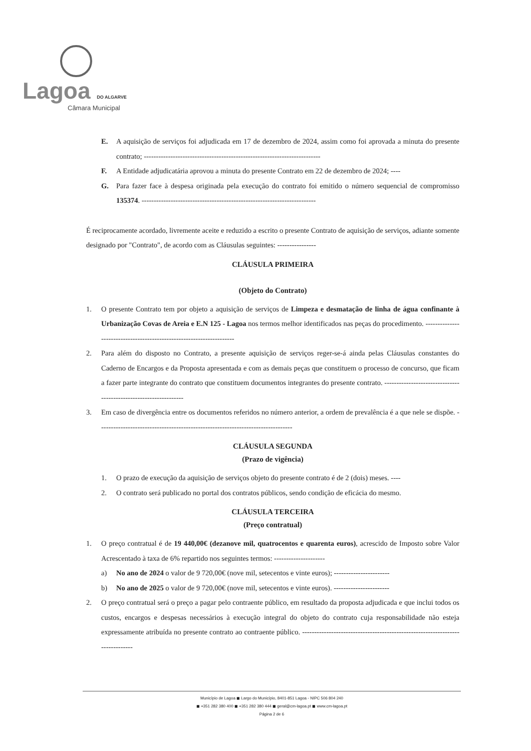Lagoa DO ALGARVE
Câmara Municipal
E. A aquisição de serviços foi adjudicada em 17 de dezembro de 2024, assim como foi aprovada a minuta do presente contrato; -------------------------------------------------------------------------
F. A Entidade adjudicatária aprovou a minuta do presente Contrato em 22 de dezembro de 2024; ----
G. Para fazer face à despesa originada pela execução do contrato foi emitido o número sequencial de compromisso 135374. ------------------------------------------------------------------------
É reciprocamente acordado, livremente aceite e reduzido a escrito o presente Contrato de aquisição de serviços, adiante somente designado por "Contrato", de acordo com as Cláusulas seguintes: ----------------
CLÁUSULA PRIMEIRA
(Objeto do Contrato)
1. O presente Contrato tem por objeto a aquisição de serviços de Limpeza e desmatação de linha de água confinante à Urbanização Covas de Areia e E.N 125 - Lagoa nos termos melhor identificados nas peças do procedimento. ---------------------------------------------------------------------
2. Para além do disposto no Contrato, a presente aquisição de serviços reger-se-á ainda pelas Cláusulas constantes do Caderno de Encargos e da Proposta apresentada e com as demais peças que constituem o processo de concurso, que ficam a fazer parte integrante do contrato que constituem documentos integrantes do presente contrato. -----------------------------------------------------------------
3. Em caso de divergência entre os documentos referidos no número anterior, a ordem de prevalência é a que nele se dispõe. --------------------------------------------------------------------------------
CLÁUSULA SEGUNDA
(Prazo de vigência)
1. O prazo de execução da aquisição de serviços objeto do presente contrato é de 2 (dois) meses. ----
2. O contrato será publicado no portal dos contratos públicos, sendo condição de eficácia do mesmo.
CLÁUSULA TERCEIRA
(Preço contratual)
1. O preço contratual é de 19 440,00€ (dezanove mil, quatrocentos e quarenta euros), acrescido de Imposto sobre Valor Acrescentado à taxa de 6% repartido nos seguintes termos: ---------------------
a) No ano de 2024 o valor de 9 720,00€ (nove mil, setecentos e vinte euros); -----------------------
b) No ano de 2025 o valor de 9 720,00€ (nove mil, setecentos e vinte euros). -----------------------
2. O preço contratual será o preço a pagar pelo contraente público, em resultado da proposta adjudicada e que inclui todos os custos, encargos e despesas necessários à execução integral do objeto do contrato cuja responsabilidade não esteja expressamente atribuída no presente contrato ao contraente público. ------------------------------------------------------------------------------
Município de Lagoa ◼ Largo do Município, 8401-851 Lagoa - NIPC 506 804 240
◼ +351 282 380 400 ◼ +351 282 380 444 ◼ geral@cm-lagoa.pt ◼ www.cm-lagoa.pt
Página 2 de 6